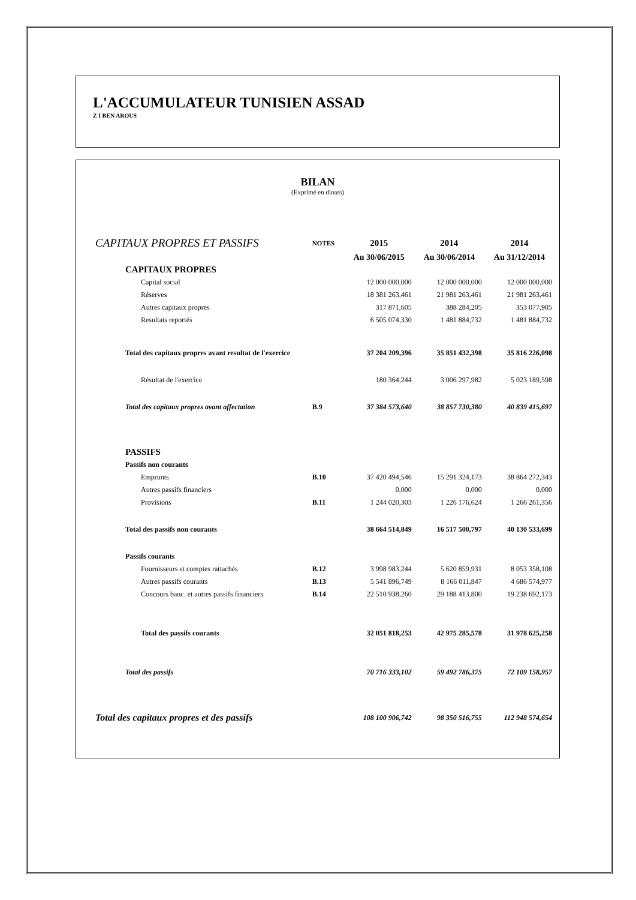L'ACCUMULATEUR TUNISIEN ASSAD
Z I BEN AROUS
BILAN
(Exprimé en dinars)
| CAPITAUX PROPRES ET PASSIFS | NOTES | 2015 | 2014 | 2014 |
| | | Au 30/06/2015 | Au 30/06/2014 | Au 31/12/2014 |
| CAPITAUX PROPRES | | | | |
| Capital social | | 12 000 000,000 | 12 000 000,000 | 12 000 000,000 |
| Réserves | | 18 381 263,461 | 21 981 263,461 | 21 981 263,461 |
| Autres capitaux propres | | 317 871,605 | 388 284,205 | 353 077,905 |
| Resultats reportés | | 6 505 074,330 | 1 481 884,732 | 1 481 884,732 |
| Total des capitaux propres avant resultat de l'exercice | | 37 204 209,396 | 35 851 432,398 | 35 816 226,098 |
| Résultat de l'exercice | | 180 364,244 | 3 006 297,982 | 5 023 189,598 |
| Total des capitaux propres avant affectation | B.9 | 37 384 573,640 | 38 857 730,380 | 40 839 415,697 |
| PASSIFS | | | | |
| Passifs non courants | | | | |
| Emprunts | B.10 | 37 420 494,546 | 15 291 324,173 | 38 864 272,343 |
| Autres passifs financiers | | 0,000 | 0,000 | 0,000 |
| Provisions | B.11 | 1 244 020,303 | 1 226 176,624 | 1 266 261,356 |
| Total des passifs non courants | | 38 664 514,849 | 16 517 500,797 | 40 130 533,699 |
| Passifs courants | | | | |
| Fournisseurs et comptes rattachés | B.12 | 3 998 983,244 | 5 620 859,931 | 8 053 358,108 |
| Autres passifs courants | B.13 | 5 541 896,749 | 8 166 011,847 | 4 686 574,977 |
| Concours banc. et autres passifs financiers | B.14 | 22 510 938,260 | 29 188 413,800 | 19 238 692,173 |
| Total des passifs courants | | 32 051 818,253 | 42 975 285,578 | 31 978 625,258 |
| Total des passifs | | 70 716 333,102 | 59 492 786,375 | 72 109 158,957 |
| Total des capitaux propres et des passifs | | 108 100 906,742 | 98 350 516,755 | 112 948 574,654 |